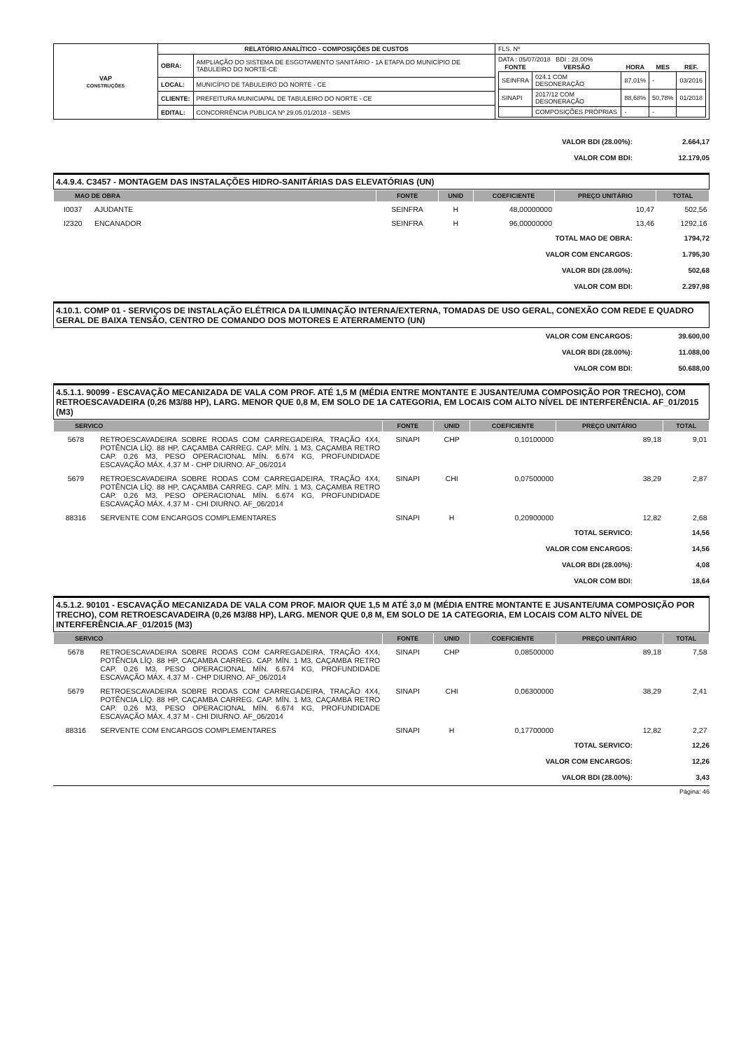| VAP CONSTRUÇÕES | RELATÓRIO ANALÍTICO - COMPOSIÇÕES DE CUSTOS | | | FLS. Nº |
| | OBRA: | AMPLIAÇÃO DO SISTEMA DE ESGOTAMENTO SANITÁRIO - 1A ETAPA DO MUNICÍPIO DE TABULEIRO DO NORTE-CE | DATA : 05/07/2018 BDI : 28,00% / FONTE / VERSÃO / HORA / MES / REF. / / --- / --- / --- / --- / --- / / SEINFRA / 024.1 COM DESONERAÇÃO / 87,01% / - / 03/2016 / / SINAPI / 2017/12 COM DESONERAÇÃO / 88,68% / 50,78% / 01/2018 / / / COMPOSIÇÕES PRÓPRIAS / - / - / / | |
| | LOCAL: | MUNICÍPIO DE TABULEIRO DO NORTE - CE | | |
| | CLIENTE: | PREFEITURA MUNICIAPAL DE TABULEIRO DO NORTE - CE | | |
| | EDITAL: | CONCORRÊNCIA PÚBLICA Nº 29.05.01/2018 - SEMS | | |
VALOR BDI (28.00%): 2.664,17
VALOR COM BDI: 12.179,05
4.4.9.4. C3457 - MONTAGEM DAS INSTALAÇÕES HIDRO-SANITÁRIAS DAS ELEVATÓRIAS (UN)
| MAO DE OBRA | | FONTE | UNID | COEFICIENTE | PREÇO UNITÁRIO | TOTAL |
| --- | --- | --- | --- | --- | --- | --- |
| I0037 | AJUDANTE | SEINFRA | H | 48,00000000 | 10,47 | 502,56 |
| I2320 | ENCANADOR | SEINFRA | H | 96,00000000 | 13,46 | 1292,16 |
TOTAL MAO DE OBRA: 1794,72
VALOR COM ENCARGOS: 1.795,30
VALOR BDI (28.00%): 502,68
VALOR COM BDI: 2.297,98
4.10.1. COMP 01 - SERVIÇOS DE INSTALAÇÃO ELÉTRICA DA ILUMINAÇÃO INTERNA/EXTERNA, TOMADAS DE USO GERAL, CONEXÃO COM REDE E QUADRO GERAL DE BAIXA TENSÃO, CENTRO DE COMANDO DOS MOTORES E ATERRAMENTO (UN)
VALOR COM ENCARGOS: 39.600,00
VALOR BDI (28.00%): 11.088,00
VALOR COM BDI: 50.688,00
4.5.1.1. 90099 - ESCAVAÇÃO MECANIZADA DE VALA COM PROF. ATÉ 1,5 M (MÉDIA ENTRE MONTANTE E JUSANTE/UMA COMPOSIÇÃO POR TRECHO), COM RETROESCAVADEIRA (0,26 M3/88 HP), LARG. MENOR QUE 0,8 M, EM SOLO DE 1A CATEGORIA, EM LOCAIS COM ALTO NÍVEL DE INTERFERÊNCIA. AF_01/2015 (M3)
| SERVICO | | FONTE | UNID | COEFICIENTE | PREÇO UNITÁRIO | TOTAL |
| --- | --- | --- | --- | --- | --- | --- |
| 5678 | RETROESCAVADEIRA SOBRE RODAS COM CARREGADEIRA, TRAÇÃO 4X4, POTÊNCIA LÍQ. 88 HP, CAÇAMBA CARREG. CAP. MÍN. 1 M3, CAÇAMBA RETRO CAP. 0,26 M3, PESO OPERACIONAL MÍN. 6.674 KG, PROFUNDIDADE ESCAVAÇÃO MÁX. 4,37 M - CHP DIURNO. AF_06/2014 | SINAPI | CHP | 0,10100000 | 89,18 | 9,01 |
| 5679 | RETROESCAVADEIRA SOBRE RODAS COM CARREGADEIRA, TRAÇÃO 4X4, POTÊNCIA LÍQ. 88 HP, CAÇAMBA CARREG. CAP. MÍN. 1 M3, CAÇAMBA RETRO CAP. 0,26 M3, PESO OPERACIONAL MÍN. 6.674 KG, PROFUNDIDADE ESCAVAÇÃO MÁX. 4,37 M - CHI DIURNO. AF_06/2014 | SINAPI | CHI | 0,07500000 | 38,29 | 2,87 |
| 88316 | SERVENTE COM ENCARGOS COMPLEMENTARES | SINAPI | H | 0,20900000 | 12,82 | 2,68 |
TOTAL SERVICO: 14,56
VALOR COM ENCARGOS: 14,56
VALOR BDI (28.00%): 4,08
VALOR COM BDI: 18,64
4.5.1.2. 90101 - ESCAVAÇÃO MECANIZADA DE VALA COM PROF. MAIOR QUE 1,5 M ATÉ 3,0 M (MÉDIA ENTRE MONTANTE E JUSANTE/UMA COMPOSIÇÃO POR TRECHO), COM RETROESCAVADEIRA (0,26 M3/88 HP), LARG. MENOR QUE 0,8 M, EM SOLO DE 1A CATEGORIA, EM LOCAIS COM ALTO NÍVEL DE INTERFERÊNCIA.AF_01/2015 (M3)
| SERVICO | | FONTE | UNID | COEFICIENTE | PREÇO UNITÁRIO | TOTAL |
| --- | --- | --- | --- | --- | --- | --- |
| 5678 | RETROESCAVADEIRA SOBRE RODAS COM CARREGADEIRA, TRAÇÃO 4X4, POTÊNCIA LÍQ. 88 HP, CAÇAMBA CARREG. CAP. MÍN. 1 M3, CAÇAMBA RETRO CAP. 0,26 M3, PESO OPERACIONAL MÍN. 6.674 KG, PROFUNDIDADE ESCAVAÇÃO MÁX. 4,37 M - CHP DIURNO. AF_06/2014 | SINAPI | CHP | 0,08500000 | 89,18 | 7,58 |
| 5679 | RETROESCAVADEIRA SOBRE RODAS COM CARREGADEIRA, TRAÇÃO 4X4, POTÊNCIA LÍQ. 88 HP, CAÇAMBA CARREG. CAP. MÍN. 1 M3, CAÇAMBA RETRO CAP. 0,26 M3, PESO OPERACIONAL MÍN. 6.674 KG, PROFUNDIDADE ESCAVAÇÃO MÁX. 4,37 M - CHI DIURNO. AF_06/2014 | SINAPI | CHI | 0,06300000 | 38,29 | 2,41 |
| 88316 | SERVENTE COM ENCARGOS COMPLEMENTARES | SINAPI | H | 0,17700000 | 12,82 | 2,27 |
TOTAL SERVICO: 12,26
VALOR COM ENCARGOS: 12,26
VALOR BDI (28.00%): 3,43
Página: 46